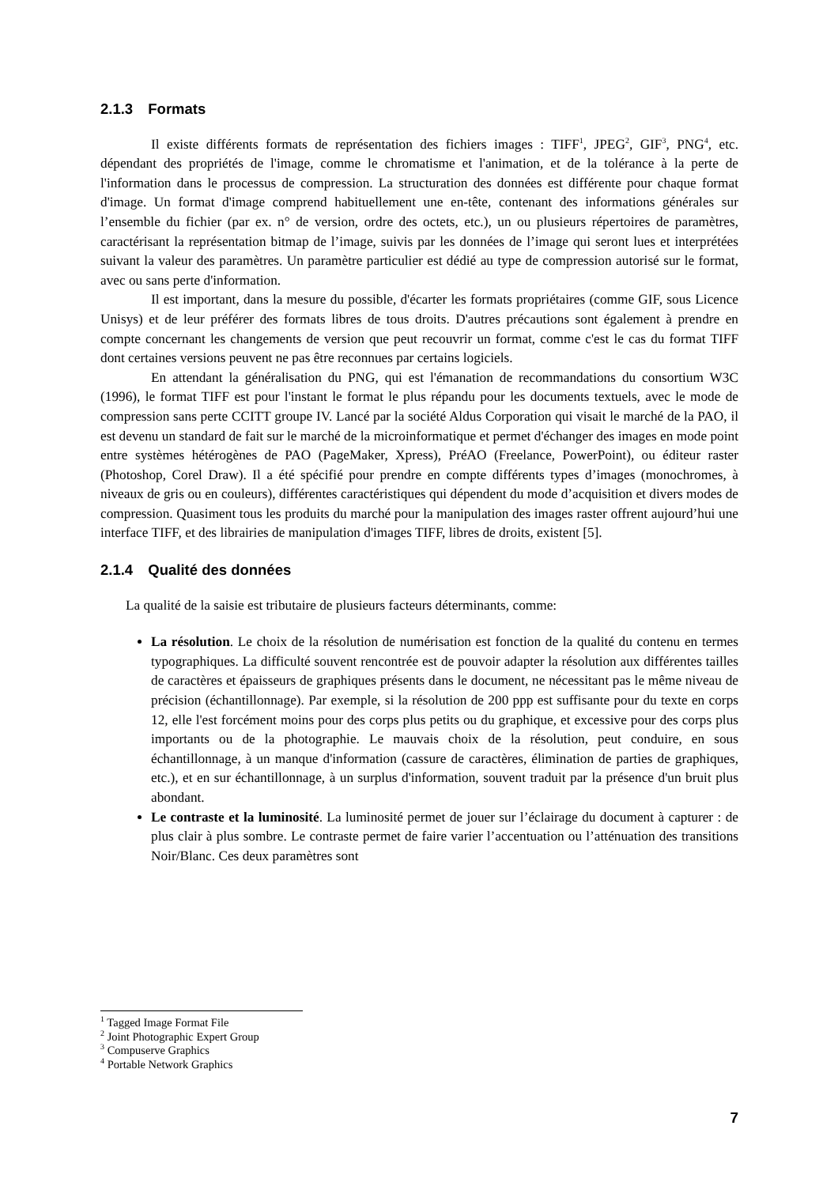2.1.3 Formats
Il existe différents formats de représentation des fichiers images : TIFF<sup>1</sup>, JPEG<sup>2</sup>, GIF<sup>3</sup>, PNG<sup>4</sup>, etc. dépendant des propriétés de l'image, comme le chromatisme et l'animation, et de la tolérance à la perte de l'information dans le processus de compression. La structuration des données est différente pour chaque format d'image. Un format d'image comprend habituellement une en-tête, contenant des informations générales sur l’ensemble du fichier (par ex. n° de version, ordre des octets, etc.), un ou plusieurs répertoires de paramètres, caractérisant la représentation bitmap de l’image, suivis par les données de l’image qui seront lues et interprétées suivant la valeur des paramètres. Un paramètre particulier est dédié au type de compression autorisé sur le format, avec ou sans perte d'information.
Il est important, dans la mesure du possible, d'écarter les formats propriétaires (comme GIF, sous Licence Unisys) et de leur préférer des formats libres de tous droits. D'autres précautions sont également à prendre en compte concernant les changements de version que peut recouvrir un format, comme c'est le cas du format TIFF dont certaines versions peuvent ne pas être reconnues par certains logiciels.
En attendant la généralisation du PNG, qui est l'émanation de recommandations du consortium W3C (1996), le format TIFF est pour l'instant le format le plus répandu pour les documents textuels, avec le mode de compression sans perte CCITT groupe IV. Lancé par la société Aldus Corporation qui visait le marché de la PAO, il est devenu un standard de fait sur le marché de la microinformatique et permet d'échanger des images en mode point entre systèmes hétérogènes de PAO (PageMaker, Xpress), PréAO (Freelance, PowerPoint), ou éditeur raster (Photoshop, Corel Draw). Il a été spécifié pour prendre en compte différents types d’images (monochromes, à niveaux de gris ou en couleurs), différentes caractéristiques qui dépendent du mode d’acquisition et divers modes de compression. Quasiment tous les produits du marché pour la manipulation des images raster offrent aujourd’hui une interface TIFF, et des librairies de manipulation d'images TIFF, libres de droits, existent [5].
2.1.4 Qualité des données
La qualité de la saisie est tributaire de plusieurs facteurs déterminants, comme:
La résolution. Le choix de la résolution de numérisation est fonction de la qualité du contenu en termes typographiques. La difficulté souvent rencontrée est de pouvoir adapter la résolution aux différentes tailles de caractères et épaisseurs de graphiques présents dans le document, ne nécessitant pas le même niveau de précision (échantillonnage). Par exemple, si la résolution de 200 ppp est suffisante pour du texte en corps 12, elle l'est forcément moins pour des corps plus petits ou du graphique, et excessive pour des corps plus importants ou de la photographie. Le mauvais choix de la résolution, peut conduire, en sous échantillonnage, à un manque d'information (cassure de caractères, élimination de parties de graphiques, etc.), et en sur échantillonnage, à un surplus d'information, souvent traduit par la présence d'un bruit plus abondant.
Le contraste et la luminosité. La luminosité permet de jouer sur l’éclairage du document à capturer : de plus clair à plus sombre. Le contraste permet de faire varier l’accentuation ou l’atténuation des transitions Noir/Blanc. Ces deux paramètres sont
<sup>1</sup> Tagged Image Format File
<sup>2</sup> Joint Photographic Expert Group
<sup>3</sup> Compuserve Graphics
<sup>4</sup> Portable Network Graphics
7